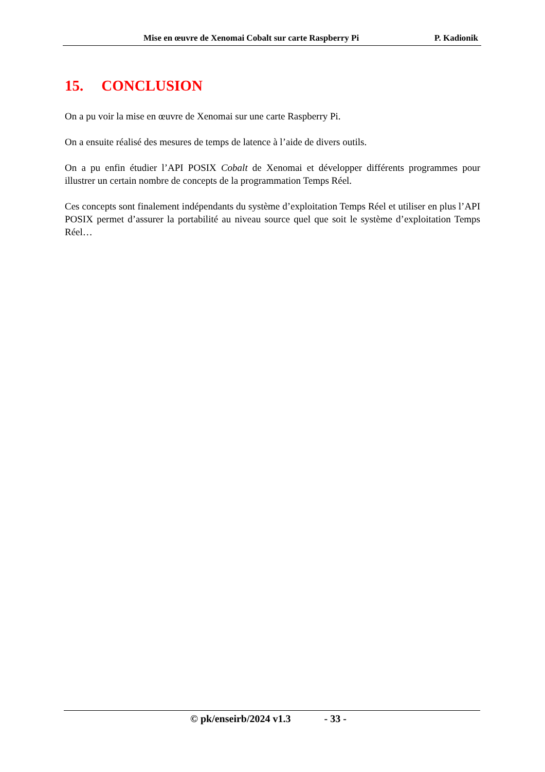Mise en œuvre de Xenomai Cobalt sur carte Raspberry Pi
P. Kadionik
15. CONCLUSION
On a pu voir la mise en œuvre de Xenomai sur une carte Raspberry Pi.
On a ensuite réalisé des mesures de temps de latence à l’aide de divers outils.
On a pu enfin étudier l’API POSIX Cobalt de Xenomai et développer différents programmes pour illustrer un certain nombre de concepts de la programmation Temps Réel.
Ces concepts sont finalement indépendants du système d’exploitation Temps Réel et utiliser en plus l’API POSIX permet d’assurer la portabilité au niveau source quel que soit le système d’exploitation Temps Réel…
© pk/enseirb/2024 v1.3 - 33 -